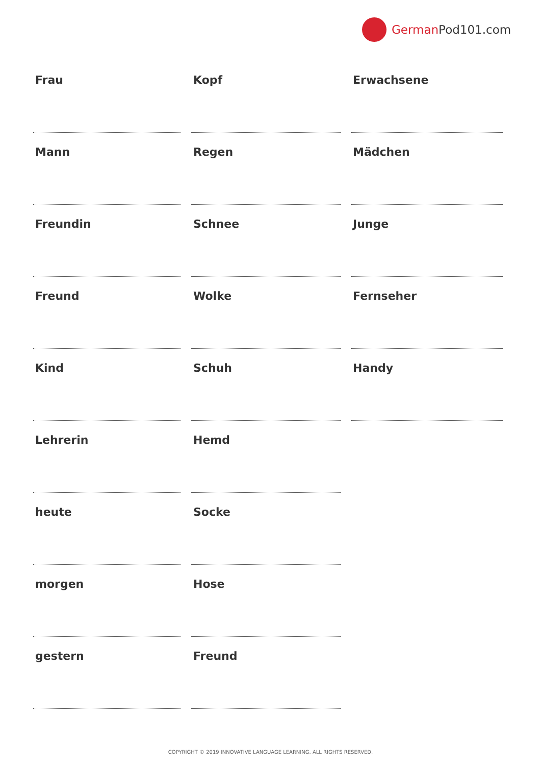German Pod101.com
Frau
Mann
Freundin
Freund
Kind
Lehrerin
heute
morgen
gestern
Kopf
Regen
Schnee
Wolke
Schuh
Hemd
Socke
Hose
Freund
Erwachsene
Mädchen
Junge
Fernseher
Handy
COPYRIGHT © 2019 INNOVATIVE LANGUAGE LEARNING. ALL RIGHTS RESERVED.